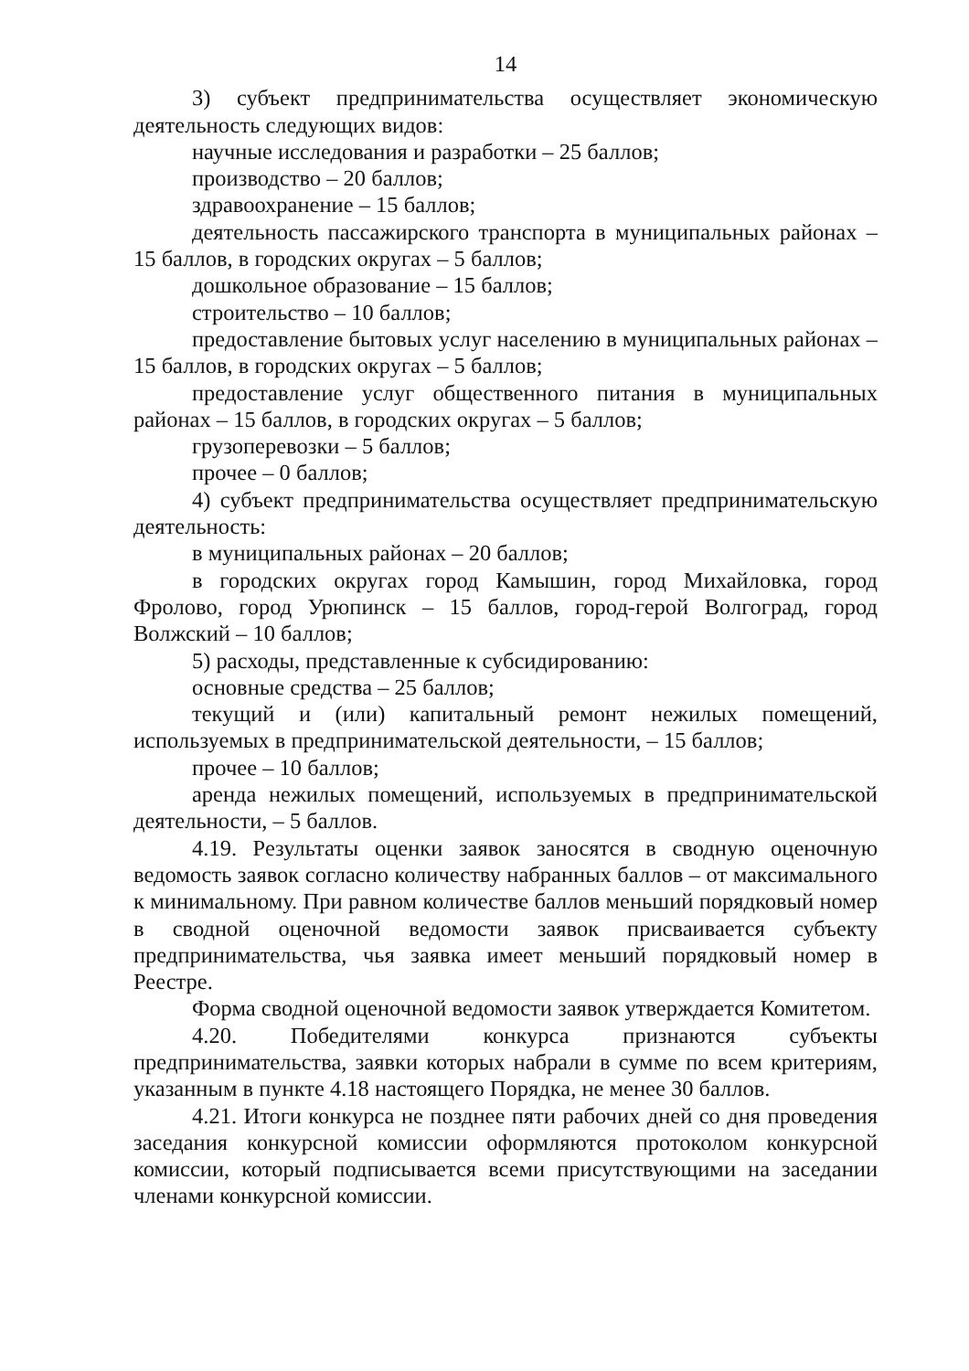14
3) субъект предпринимательства осуществляет экономическую деятельность следующих видов:
научные исследования и разработки – 25 баллов;
производство – 20 баллов;
здравоохранение – 15 баллов;
деятельность пассажирского транспорта в муниципальных районах – 15 баллов, в городских округах – 5 баллов;
дошкольное образование – 15 баллов;
строительство – 10 баллов;
предоставление бытовых услуг населению в муниципальных районах – 15 баллов, в городских округах – 5 баллов;
предоставление услуг общественного питания в муниципальных районах – 15 баллов, в городских округах – 5 баллов;
грузоперевозки – 5 баллов;
прочее – 0 баллов;
4) субъект предпринимательства осуществляет предпринимательскую деятельность:
в муниципальных районах – 20 баллов;
в городских округах город Камышин, город Михайловка, город Фролово, город Урюпинск – 15 баллов, город-герой Волгоград, город Волжский – 10 баллов;
5) расходы, представленные к субсидированию:
основные средства – 25 баллов;
текущий и (или) капитальный ремонт нежилых помещений, используемых в предпринимательской деятельности, – 15 баллов;
прочее – 10 баллов;
аренда нежилых помещений, используемых в предпринимательской деятельности, – 5 баллов.
4.19. Результаты оценки заявок заносятся в сводную оценочную ведомость заявок согласно количеству набранных баллов – от максимального к минимальному. При равном количестве баллов меньший порядковый номер в сводной оценочной ведомости заявок присваивается субъекту предпринимательства, чья заявка имеет меньший порядковый номер в Реестре.
Форма сводной оценочной ведомости заявок утверждается Комитетом.
4.20. Победителями конкурса признаются субъекты предпринимательства, заявки которых набрали в сумме по всем критериям, указанным в пункте 4.18 настоящего Порядка, не менее 30 баллов.
4.21. Итоги конкурса не позднее пяти рабочих дней со дня проведения заседания конкурсной комиссии оформляются протоколом конкурсной комиссии, который подписывается всеми присутствующими на заседании членами конкурсной комиссии.